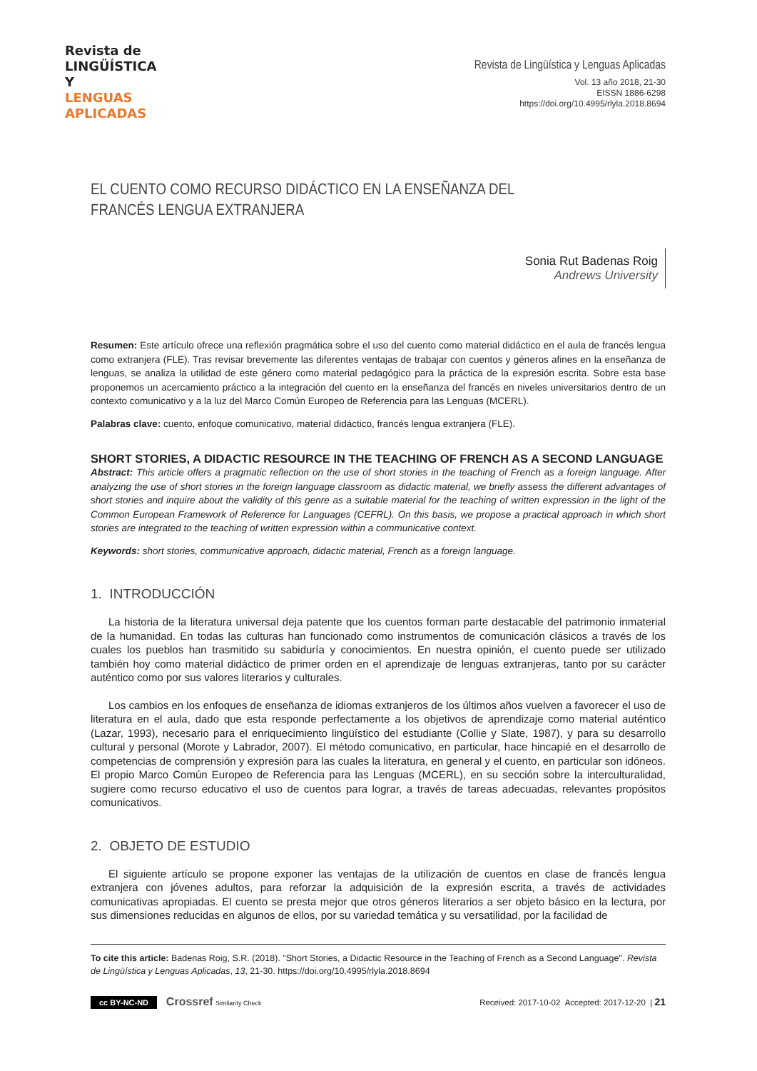Revista de
LINGÜÍSTICA Y
LENGUAS
APLICADAS
Revista de Lingüística y Lenguas Aplicadas
Vol. 13 año 2018, 21-30
EISSN 1886-6298
https://doi.org/10.4995/rlyla.2018.8694
EL CUENTO COMO RECURSO DIDÁCTICO EN LA ENSEÑANZA DEL FRANCÉS LENGUA EXTRANJERA
Sonia Rut Badenas Roig
Andrews University
Resumen: Este artículo ofrece una reflexión pragmática sobre el uso del cuento como material didáctico en el aula de francés lengua como extranjera (FLE). Tras revisar brevemente las diferentes ventajas de trabajar con cuentos y géneros afines en la enseñanza de lenguas, se analiza la utilidad de este género como material pedagógico para la práctica de la expresión escrita. Sobre esta base proponemos un acercamiento práctico a la integración del cuento en la enseñanza del francés en niveles universitarios dentro de un contexto comunicativo y a la luz del Marco Común Europeo de Referencia para las Lenguas (MCERL).
Palabras clave: cuento, enfoque comunicativo, material didáctico, francés lengua extranjera (FLE).
SHORT STORIES, A DIDACTIC RESOURCE IN THE TEACHING OF FRENCH AS A SECOND LANGUAGE
Abstract: This article offers a pragmatic reflection on the use of short stories in the teaching of French as a foreign language. After analyzing the use of short stories in the foreign language classroom as didactic material, we briefly assess the different advantages of short stories and inquire about the validity of this genre as a suitable material for the teaching of written expression in the light of the Common European Framework of Reference for Languages (CEFRL). On this basis, we propose a practical approach in which short stories are integrated to the teaching of written expression within a communicative context.
Keywords: short stories, communicative approach, didactic material, French as a foreign language.
1. INTRODUCCIÓN
La historia de la literatura universal deja patente que los cuentos forman parte destacable del patrimonio inmaterial de la humanidad. En todas las culturas han funcionado como instrumentos de comunicación clásicos a través de los cuales los pueblos han trasmitido su sabiduría y conocimientos. En nuestra opinión, el cuento puede ser utilizado también hoy como material didáctico de primer orden en el aprendizaje de lenguas extranjeras, tanto por su carácter auténtico como por sus valores literarios y culturales.
Los cambios en los enfoques de enseñanza de idiomas extranjeros de los últimos años vuelven a favorecer el uso de literatura en el aula, dado que esta responde perfectamente a los objetivos de aprendizaje como material auténtico (Lazar, 1993), necesario para el enriquecimiento lingüístico del estudiante (Collie y Slate, 1987), y para su desarrollo cultural y personal (Morote y Labrador, 2007). El método comunicativo, en particular, hace hincapié en el desarrollo de competencias de comprensión y expresión para las cuales la literatura, en general y el cuento, en particular son idóneos. El propio Marco Común Europeo de Referencia para las Lenguas (MCERL), en su sección sobre la interculturalidad, sugiere como recurso educativo el uso de cuentos para lograr, a través de tareas adecuadas, relevantes propósitos comunicativos.
2. OBJETO DE ESTUDIO
El siguiente artículo se propone exponer las ventajas de la utilización de cuentos en clase de francés lengua extranjera con jóvenes adultos, para reforzar la adquisición de la expresión escrita, a través de actividades comunicativas apropiadas. El cuento se presta mejor que otros géneros literarios a ser objeto básico en la lectura, por sus dimensiones reducidas en algunos de ellos, por su variedad temática y su versatilidad, por la facilidad de
To cite this article: Badenas Roig, S.R. (2018). "Short Stories, a Didactic Resource in the Teaching of French as a Second Language". Revista de Lingüística y Lenguas Aplicadas, 13, 21-30. https://doi.org/10.4995/rlyla.2018.8694
cc BY-NC-ND Crossref Similarity Check
Received: 2017-10-02 Accepted: 2017-12-20 | 21